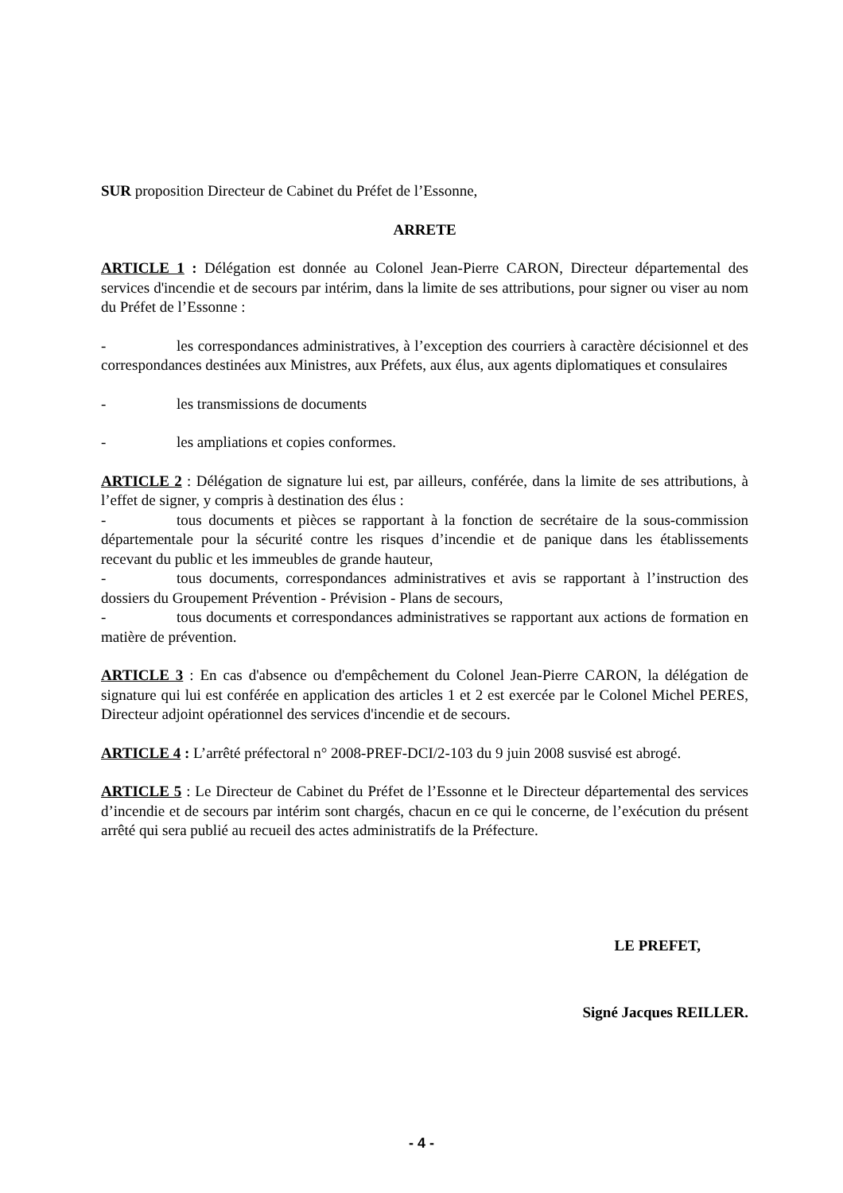SUR proposition Directeur de Cabinet du Préfet de l’Essonne,
ARRETE
ARTICLE 1 : Délégation est donnée au Colonel Jean-Pierre CARON, Directeur départemental des services d'incendie et de secours par intérim, dans la limite de ses attributions, pour signer ou viser au nom du Préfet de l’Essonne :
- les correspondances administratives, à l’exception des courriers à caractère décisionnel et des correspondances destinées aux Ministres, aux Préfets, aux élus, aux agents diplomatiques et consulaires
- les transmissions de documents
- les ampliations et copies conformes.
ARTICLE 2 : Délégation de signature lui est, par ailleurs, conférée, dans la limite de ses attributions, à l’effet de signer, y compris à destination des élus :
- tous documents et pièces se rapportant à la fonction de secrétaire de la sous-commission départementale pour la sécurité contre les risques d’incendie et de panique dans les établissements recevant du public et les immeubles de grande hauteur,
- tous documents, correspondances administratives et avis se rapportant à l’instruction des dossiers du Groupement Prévention - Prévision - Plans de secours,
- tous documents et correspondances administratives se rapportant aux actions de formation en matière de prévention.
ARTICLE 3 : En cas d'absence ou d'empêchement du Colonel Jean-Pierre CARON, la délégation de signature qui lui est conférée en application des articles 1 et 2 est exercée par le Colonel Michel PERES, Directeur adjoint opérationnel des services d'incendie et de secours.
ARTICLE 4 : L’arrêté préfectoral n° 2008-PREF-DCI/2-103 du 9 juin 2008 susvisé est abrogé.
ARTICLE 5 : Le Directeur de Cabinet du Préfet de l’Essonne et le Directeur départemental des services d’incendie et de secours par intérim sont chargés, chacun en ce qui le concerne, de l’exécution du présent arrêté qui sera publié au recueil des actes administratifs de la Préfecture.
LE PREFET,
Signé Jacques REILLER.
- 4 -